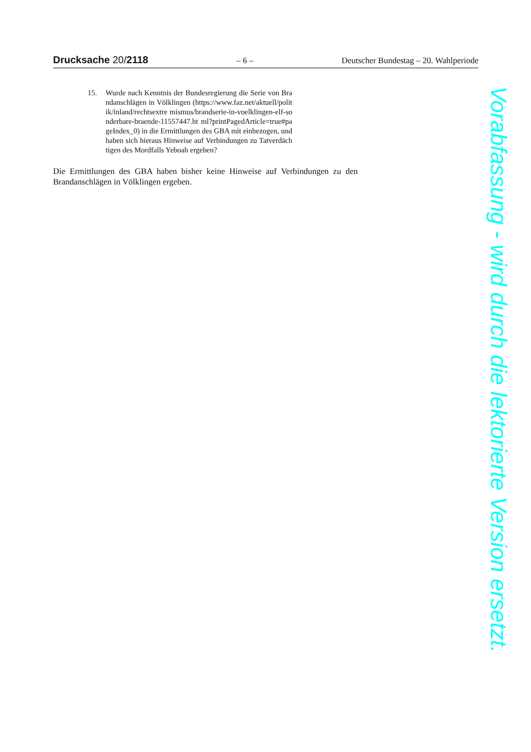Drucksache 20/2118 – 6 – Deutscher Bundestag – 20. Wahlperiode
15. Wurde nach Kenntnis der Bundesregierung die Serie von Brandanschlä­gen in Völklingen (https://www.faz.net/aktuell/politik/inland/rechtsextre mismus/brandserie-in-voelklingen-elf-sonderbare-braende-11557447.ht ml?printPagedArticle=true#pageIndex_0) in die Ermittlungen des GBA mit einbezogen, und haben sich hieraus Hinweise auf Verbindungen zu Tatverdächtigen des Mordfalls Yeboah ergeben?
Die Ermittlungen des GBA haben bisher keine Hinweise auf Verbindungen zu den Brandanschlägen in Völklingen ergeben.
Vorabfassung - wird durch die lektorierte Version ersetzt.